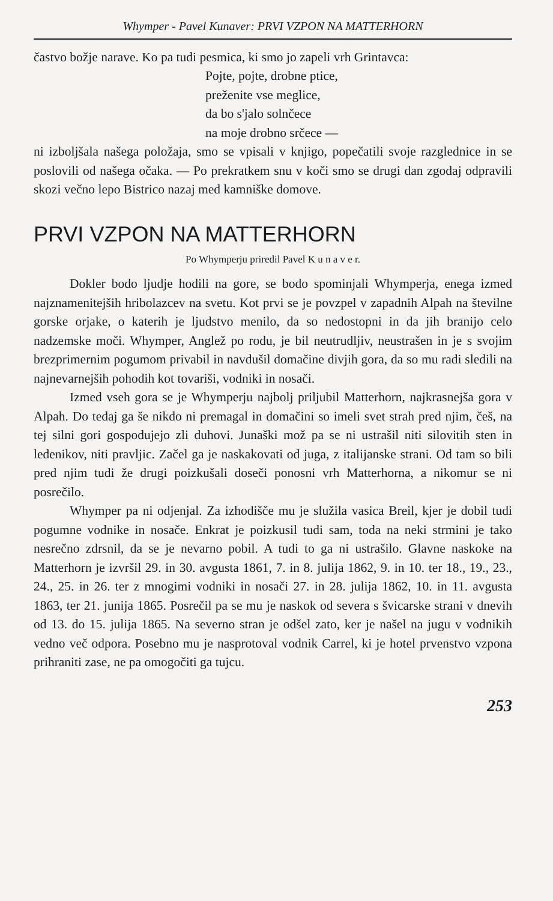Whymper - Pavel Kunaver: PRVI VZPON NA MATTERHORN
častvo božje narave. Ko pa tudi pesmica, ki smo jo zapeli vrh Grintavca:
Pojte, pojte, drobne ptice,
preženite vse meglice,
da bo s'jalo solnčece
na moje drobno srčece —
ni izboljšala našega položaja, smo se vpisali v knjigo, popečatili svoje razglednice in se poslovili od našega očaka. — Po prekratkem snu v koči smo se drugi dan zgodaj odpravili skozi večno lepo Bistrico nazaj med kamniške domove.
PRVI VZPON NA MATTERHORN
Po Whymperju priredil Pavel K u n a v e r.
Dokler bodo ljudje hodili na gore, se bodo spominjali Whymperja, enega izmed najznamenitejših hribolazcev na svetu. Kot prvi se je povzpel v zapadnih Alpah na številne gorske orjake, o katerih je ljudstvo menilo, da so nedostopni in da jih branijo celo nadzemske moči. Whymper, Anglež po rodu, je bil neutrudljiv, neustrašen in je s svojim brezprimernim pogumom privabil in navdušil domačine divjih gora, da so mu radi sledili na najnevarnejših pohodih kot tovariši, vodniki in nosači.
Izmed vseh gora se je Whymperju najbolj priljubil Matterhorn, najkrasnejša gora v Alpah. Do tedaj ga še nikdo ni premagal in domačini so imeli svet strah pred njim, češ, na tej silni gori gospodujejo zli duhovi. Junaški mož pa se ni ustrašil niti silovitih sten in ledenikov, niti pravljic. Začel ga je naskakovati od juga, z italijanske strani. Od tam so bili pred njim tudi že drugi poizkušali doseči ponosni vrh Matterhorna, a nikomur se ni posrečilo.
Whymper pa ni odjenjal. Za izhodišče mu je služila vasica Breil, kjer je dobil tudi pogumne vodnike in nosače. Enkrat je poizkusil tudi sam, toda na neki strmini je tako nesrečno zdrsnil, da se je nevarno pobil. A tudi to ga ni ustrašilo. Glavne naskoke na Matterhorn je izvršil 29. in 30. avgusta 1861, 7. in 8. julija 1862, 9. in 10. ter 18., 19., 23., 24., 25. in 26. ter z mnogimi vodniki in nosači 27. in 28. julija 1862, 10. in 11. avgusta 1863, ter 21. junija 1865. Posrečil pa se mu je naskok od severa s švicarske strani v dnevih od 13. do 15. julija 1865. Na severno stran je odšel zato, ker je našel na jugu v vodnikih vedno več odpora. Posebno mu je nasprotoval vodnik Carrel, ki je hotel prvenstvo vzpona prihraniti zase, ne pa omogočiti ga tujcu.
253